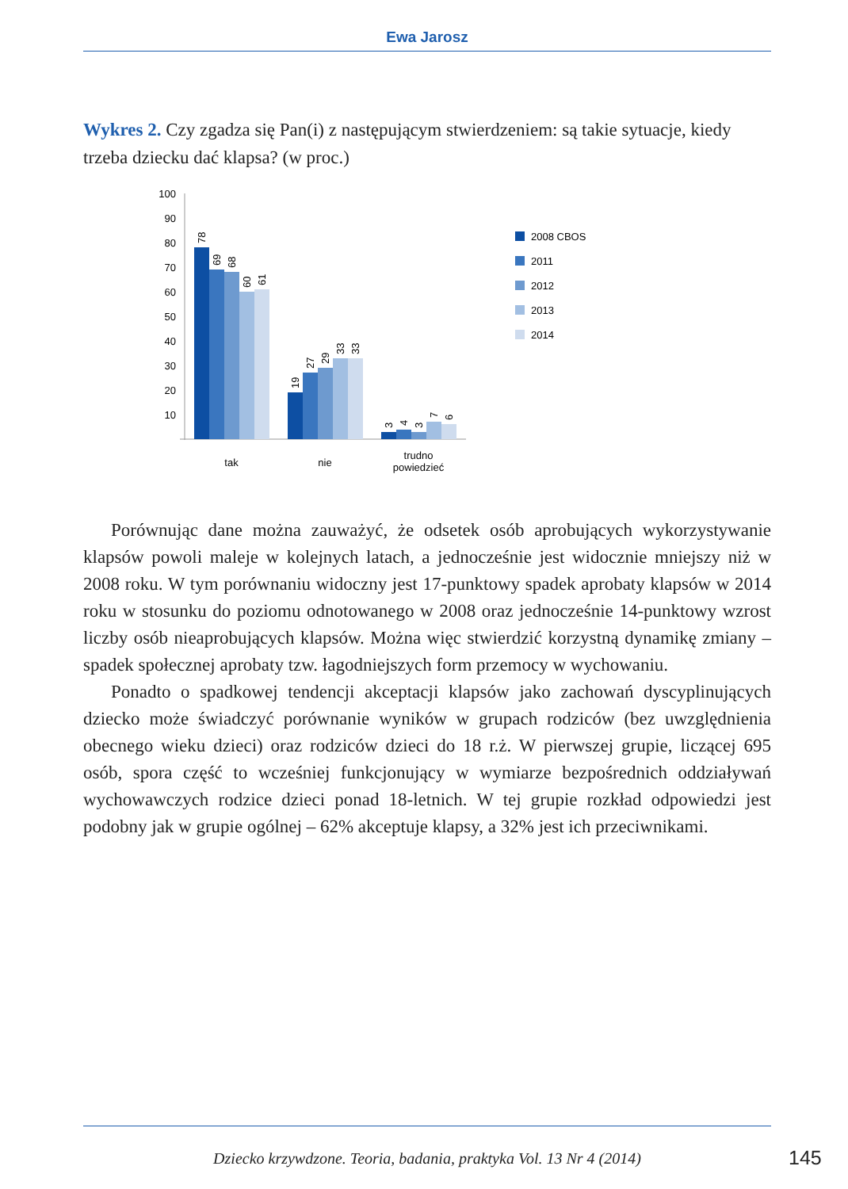Ewa Jarosz
Wykres 2. Czy zgadza się Pan(i) z następującym stwierdzeniem: są takie sytuacje, kiedy trzeba dziecku dać klapsa? (w proc.)
100
90
80
70
60
50
40
30
20
10
78
69
68
60
61
19
27
29
33
33
3
4
3
7
6
tak
nie
trudno
powiedzieć
2008 CBOS
2011
2012
2013
2014
Porównując dane można zauważyć, że odsetek osób aprobujących wykorzystywanie klapsów powoli maleje w kolejnych latach, a jednocześnie jest widocznie mniejszy niż w 2008 roku. W tym porównaniu widoczny jest 17-punktowy spadek aprobaty klapsów w 2014 roku w stosunku do poziomu odnotowanego w 2008 oraz jednocześnie 14-punktowy wzrost liczby osób nieaprobujących klapsów. Można więc stwierdzić korzystną dynamikę zmiany – spadek społecznej aprobaty tzw. łagodniejszych form przemocy w wychowaniu.
Ponadto o spadkowej tendencji akceptacji klapsów jako zachowań dyscyplinujących dziecko może świadczyć porównanie wyników w grupach rodziców (bez uwzględnienia obecnego wieku dzieci) oraz rodziców dzieci do 18 r.ż. W pierwszej grupie, liczącej 695 osób, spora część to wcześniej funkcjonujący w wymiarze bezpośrednich oddziaływań wychowawczych rodzice dzieci ponad 18-letnich. W tej grupie rozkład odpowiedzi jest podobny jak w grupie ogólnej – 62% akceptuje klapsy, a 32% jest ich przeciwnikami.
Dziecko krzywdzone. Teoria, badania, praktyka Vol. 13 Nr 4 (2014) 145